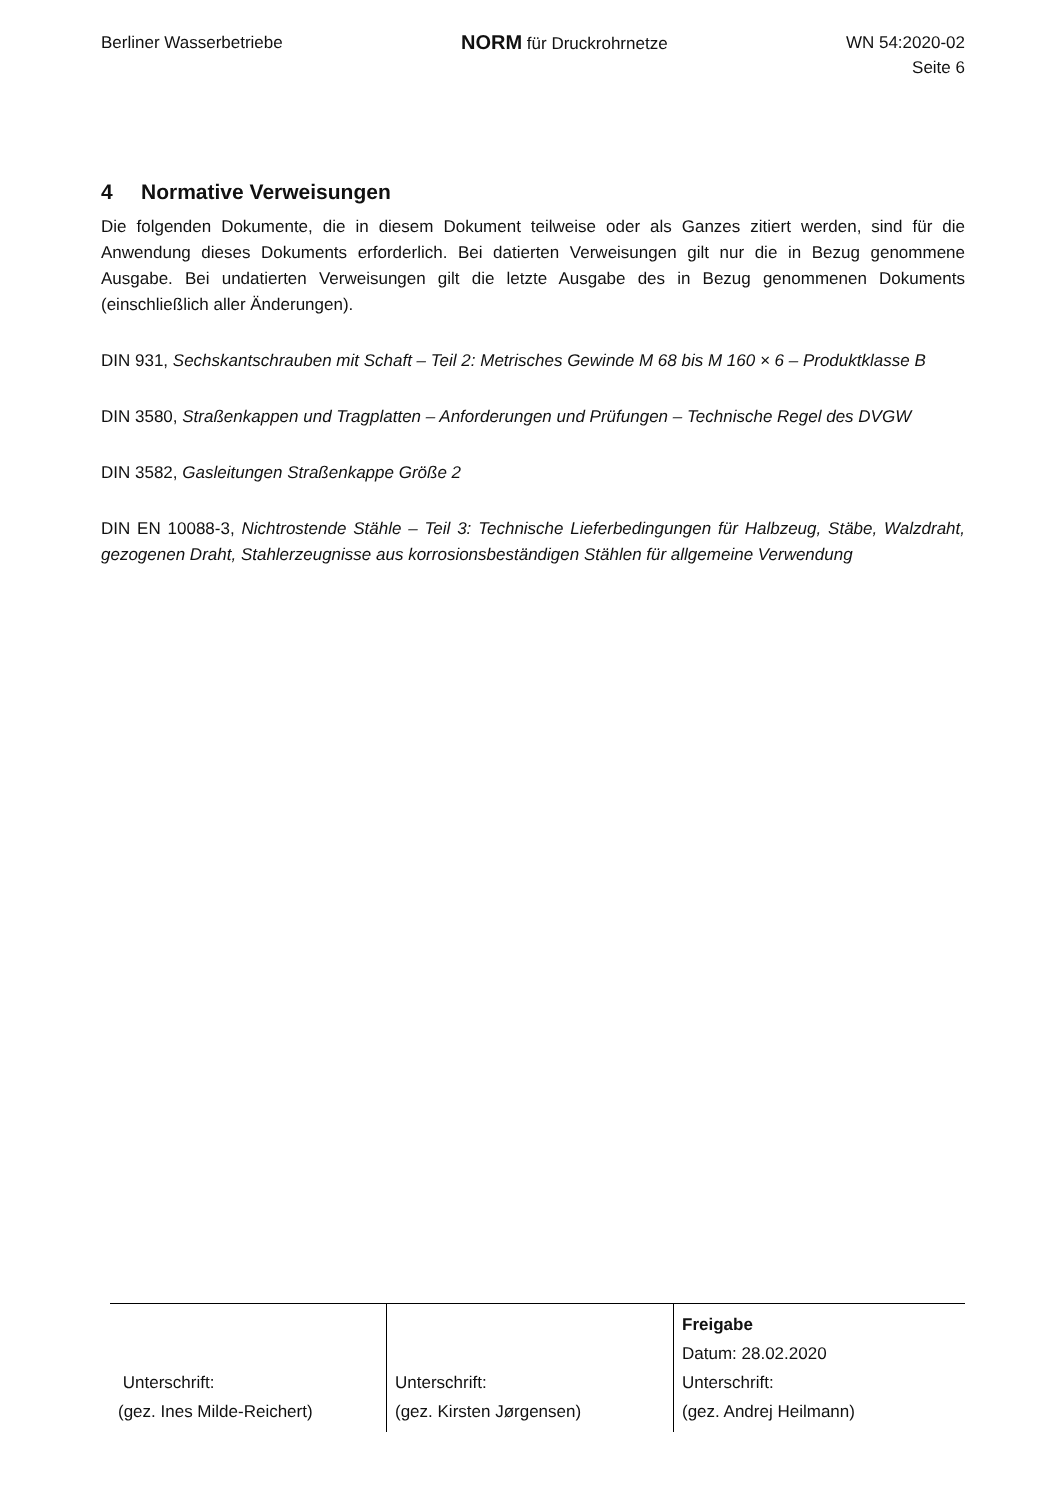Berliner Wasserbetriebe
NORM für Druckrohrnetze WN 54:2020-02
Seite 6
4 Normative Verweisungen
Die folgenden Dokumente, die in diesem Dokument teilweise oder als Ganzes zitiert werden, sind für die Anwendung dieses Dokuments erforderlich. Bei datierten Verweisungen gilt nur die in Bezug genommene Ausgabe. Bei undatierten Verweisungen gilt die letzte Ausgabe des in Bezug genommenen Dokuments (einschließlich aller Änderungen).
DIN 931, Sechskantschrauben mit Schaft – Teil 2: Metrisches Gewinde M 68 bis M 160 × 6 – Produktklasse B
DIN 3580, Straßenkappen und Tragplatten – Anforderungen und Prüfungen – Technische Regel des DVGW
DIN 3582, Gasleitungen Straßenkappe Größe 2
DIN EN 10088-3, Nichtrostende Stähle – Teil 3: Technische Lieferbedingungen für Halbzeug, Stäbe, Walzdraht, gezogenen Draht, Stahlerzeugnisse aus korrosionsbeständigen Stählen für allgemeine Verwendung
| Unterschrift: (gez. Ines Milde-Reichert) | Unterschrift: (gez. Kirsten Jørgensen) | Freigabe Datum: 28.02.2020 Unterschrift: (gez. Andrej Heilmann) |